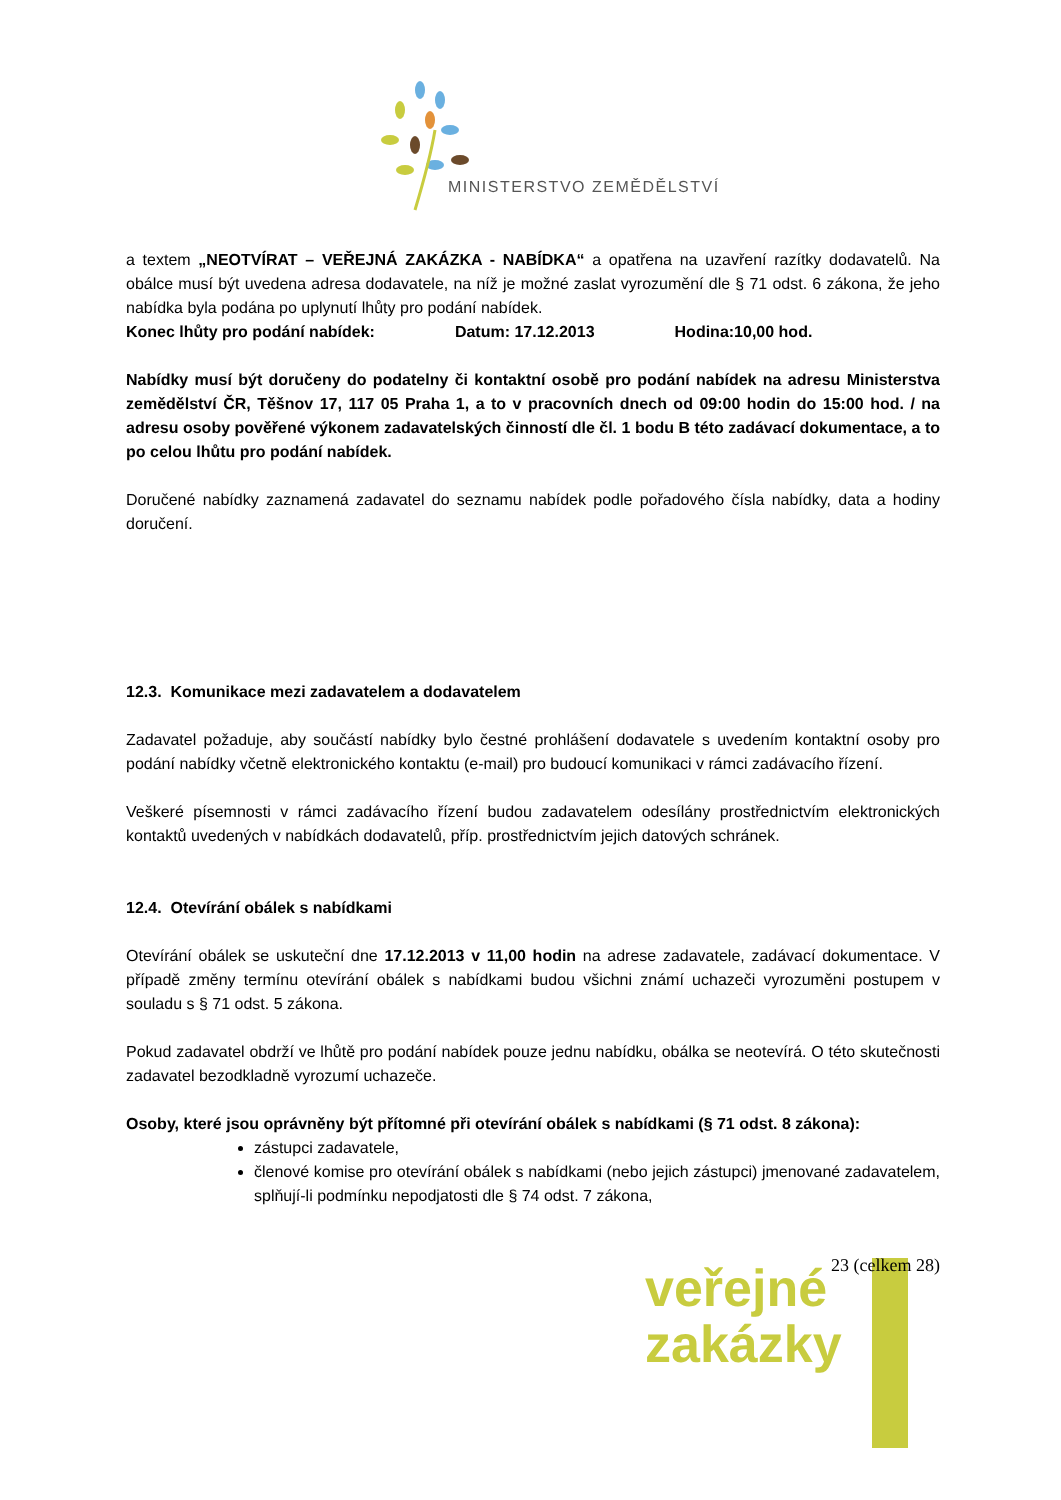MINISTERSTVO ZEMĚDĚLSTVÍ
a textem „NEOTVÍRAT – VEŘEJNÁ ZAKÁZKA - NABÍDKA“ a opatřena na uzavření razítky dodavatelů. Na obálce musí být uvedena adresa dodavatele, na níž je možné zaslat vyrozumění dle § 71 odst. 6 zákona, že jeho nabídka byla podána po uplynutí lhůty pro podání nabídek.
Konec lhůty pro podání nabídek: Datum: 17.12.2013 Hodina:10,00 hod.
Nabídky musí být doručeny do podatelny či kontaktní osobě pro podání nabídek na adresu Ministerstva zemědělství ČR, Těšnov 17, 117 05 Praha 1, a to v pracovních dnech od 09:00 hodin do 15:00 hod. / na adresu osoby pověřené výkonem zadavatelských činností dle čl. 1 bodu B této zadávací dokumentace, a to po celou lhůtu pro podání nabídek.
Doručené nabídky zaznamená zadavatel do seznamu nabídek podle pořadového čísla nabídky, data a hodiny doručení.
12.3. Komunikace mezi zadavatelem a dodavatelem
Zadavatel požaduje, aby součástí nabídky bylo čestné prohlášení dodavatele s uvedením kontaktní osoby pro podání nabídky včetně elektronického kontaktu (e-mail) pro budoucí komunikaci v rámci zadávacího řízení.
Veškeré písemnosti v rámci zadávacího řízení budou zadavatelem odesílány prostřednictvím elektronických kontaktů uvedených v nabídkách dodavatelů, příp. prostřednictvím jejich datových schránek.
12.4. Otevírání obálek s nabídkami
Otevírání obálek se uskuteční dne 17.12.2013 v 11,00 hodin na adrese zadavatele, zadávací dokumentace. V případě změny termínu otevírání obálek s nabídkami budou všichni známí uchazeči vyrozuměni postupem v souladu s § 71 odst. 5 zákona.
Pokud zadavatel obdrží ve lhůtě pro podání nabídek pouze jednu nabídku, obálka se neotevírá. O této skutečnosti zadavatel bezodkladně vyrozumí uchazeče.
Osoby, které jsou oprávněny být přítomné při otevírání obálek s nabídkami (§ 71 odst. 8 zákona):
zástupci zadavatele,
členové komise pro otevírání obálek s nabídkami (nebo jejich zástupci) jmenované zadavatelem, splňují-li podmínku nepodjatosti dle § 74 odst. 7 zákona,
veřejné
zakázky
23 (celkem 28)